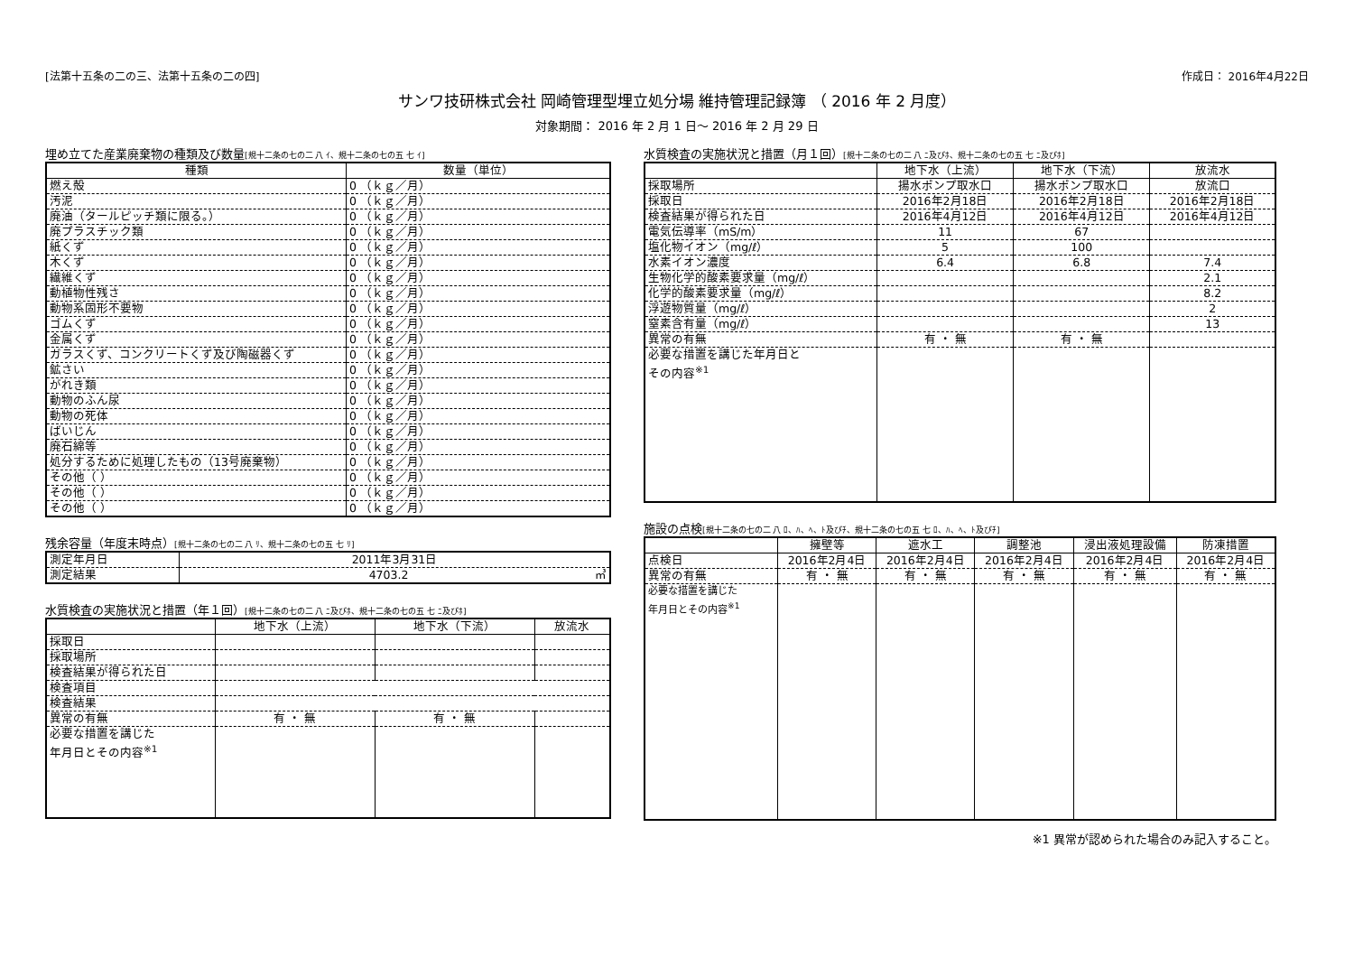[法第十五条の二の三、法第十五条の二の四] 作成日： 2016年4月22日
サンワ技研株式会社 岡崎管理型埋立処分場 維持管理記録簿 （ 2016 年 2 月度）
対象期間： 2016 年 2 月 1 日～ 2016 年 2 月 29 日
埋め立てた産業廃棄物の種類及び数量[規十二条の七の二 八 ｲ、規十二条の七の五 七 ｲ]
| 種類 | 数量（単位） |
| --- | --- |
| 燃え殻 | 0 （ｋｇ／月） |
| 汚泥 | 0 （ｋｇ／月） |
| 廃油（タールピッチ類に限る。） | 0 （ｋｇ／月） |
| 廃プラスチック類 | 0 （ｋｇ／月） |
| 紙くず | 0 （ｋｇ／月） |
| 木くず | 0 （ｋｇ／月） |
| 繊維くず | 0 （ｋｇ／月） |
| 動植物性残さ | 0 （ｋｇ／月） |
| 動物系固形不要物 | 0 （ｋｇ／月） |
| ゴムくず | 0 （ｋｇ／月） |
| 金属くず | 0 （ｋｇ／月） |
| ガラスくず、コンクリートくず及び陶磁器くず | 0 （ｋｇ／月） |
| 鉱さい | 0 （ｋｇ／月） |
| がれき類 | 0 （ｋｇ／月） |
| 動物のふん尿 | 0 （ｋｇ／月） |
| 動物の死体 | 0 （ｋｇ／月） |
| ばいじん | 0 （ｋｇ／月） |
| 廃石綿等 | 0 （ｋｇ／月） |
| 処分するために処理したもの（13号廃棄物） | 0 （ｋｇ／月） |
| その他（ ） | 0 （ｋｇ／月） |
| その他（ ） | 0 （ｋｇ／月） |
| その他（ ） | 0 （ｋｇ／月） |
残余容量（年度末時点）[規十二条の七の二 八 ﾘ、規十二条の七の五 七 ﾘ]
| 測定年月日 | 2011年3月31日 |
| 測定結果 | 4703.2 ㎥ |
水質検査の実施状況と措置（年１回）[規十二条の七の二 八 ﾆ及びﾎ、規十二条の七の五 七 ﾆ及びﾎ]
| | 地下水（上流） | 地下水（下流） | 放流水 |
| --- | --- | --- | --- |
| 採取日 | | | |
| 採取場所 | | | |
| 検査結果が得られた日 | | | |
| 検査項目 | | | |
| 検査結果 | | | |
| 異常の有無 | 有 ・ 無 | 有 ・ 無 | |
| 必要な措置を講じた 年月日とその内容<sup>※1</sup> | | | |
水質検査の実施状況と措置（月１回）[規十二条の七の二 八 ﾆ及びﾎ、規十二条の七の五 七 ﾆ及びﾎ]
| | 地下水（上流） | 地下水（下流） | 放流水 |
| --- | --- | --- | --- |
| 採取場所 | 揚水ポンプ取水口 | 揚水ポンプ取水口 | 放流口 |
| 採取日 | 2016年2月18日 | 2016年2月18日 | 2016年2月18日 |
| 検査結果が得られた日 | 2016年4月12日 | 2016年4月12日 | 2016年4月12日 |
| 電気伝導率（mS/m） | 11 | 67 | |
| 塩化物イオン（mg/ℓ） | 5 | 100 | |
| 水素イオン濃度 | 6.4 | 6.8 | 7.4 |
| 生物化学的酸素要求量（mg/ℓ） | | | 2.1 |
| 化学的酸素要求量（mg/ℓ） | | | 8.2 |
| 浮遊物質量（mg/ℓ） | | | 2 |
| 窒素含有量（mg/ℓ） | | | 13 |
| 異常の有無 | 有 ・ 無 | 有 ・ 無 | |
| 必要な措置を講じた年月日と その内容<sup>※1</sup> | | | |
施設の点検[規十二条の七の二 八 ﾛ、ﾊ、ﾍ、ﾄ及びﾁ、規十二条の七の五 七 ﾛ、ﾊ、ﾍ、ﾄ及びﾁ]
| | 擁壁等 | 遮水工 | 調整池 | 浸出液処理設備 | 防凍措置 |
| --- | --- | --- | --- | --- | --- |
| 点検日 | 2016年2月4日 | 2016年2月4日 | 2016年2月4日 | 2016年2月4日 | 2016年2月4日 |
| 異常の有無 | 有 ・ 無 | 有 ・ 無 | 有 ・ 無 | 有 ・ 無 | 有 ・ 無 |
| 必要な措置を講じた 年月日とその内容<sup>※1</sup> | | | | | |
※1 異常が認められた場合のみ記入すること。